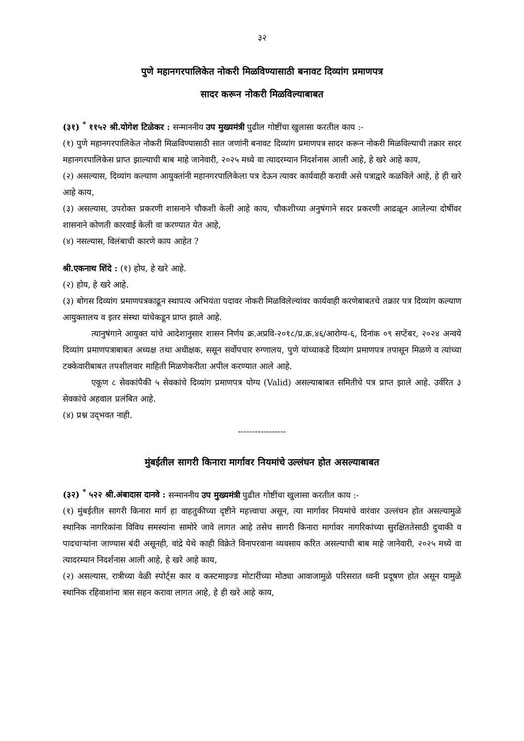३२
पुणे महानगरपालिकेत नोकरी मिळविण्यासाठी बनावट दिव्यांग प्रमाणपत्र
सादर करून नोकरी मिळविल्याबाबत
(३१) <sup>*</sup> ११५२ श्री.योगेश टिळेकर : सन्माननीय उप मुख्यमंत्री पुढील गोष्टींचा खुलासा करतील काय :-
(१) पुणे महानगरपालिकेत नोकरी मिळविण्यासाठी सात जणांनी बनावट दिव्यांग प्रमाणपत्र सादर करून नोकरी मिळविल्याची तक्रार सदर महानगरपालिकेस प्राप्त झाल्याची बाब माहे जानेवारी, २०२५ मध्ये वा त्यादरम्यान निदर्शनास आली आहे, हे खरे आहे काय,
(२) असल्यास, दिव्यांग कल्याण आयुक्तांनी महानगरपालिकेला पत्र देऊन त्यावर कार्यवाही करावी असे पत्राद्वारे कळविले आहे, हे ही खरे आहे काय,
(३) असल्यास, उपरोक्त प्रकरणी शासनाने चौकशी केली आहे काय, चौकशीच्या अनुषंगाने सदर प्रकरणी आढळून आलेल्या दोषींवर शासनाने कोणती कारवाई केली वा करण्यात येत आहे,
(४) नसल्यास, विलंबाची कारणे काय आहेत ?
श्री.एकनाथ शिंदे : (१) होय, हे खरे आहे.
(२) होय, हे खरे आहे.
(३) बोगस दिव्यांग प्रमाणपत्रकाढून स्थापत्य अभियंता पदावर नोकरी मिळविलेल्यांवर कार्यवाही करणेबाबतचे तक्रार पत्र दिव्यांग कल्याण आयुक्तालय व इतर संस्था यांचेकडून प्राप्त झाले आहे.
त्यानुषंगाने आयुक्त यांचे आदेशानुसार शासन निर्णय क्र.अप्रवि-२०१८/प्र.क्र.४६/आरोग्य-६, दिनांक ०९ सप्टेंबर, २०२४ अन्वये दिव्यांग प्रमाणपत्राबाबत अध्यक्ष तथा अधीक्षक, ससून सर्वोपचार रुग्णालय, पुणे यांच्याकडे दिव्यांग प्रमाणपत्र तपासून मिळणे व त्यांच्या टक्केवारीबाबत तपशीलवार माहिती मिळणेकरीता अपील करण्यात आले आहे.
एकूण ८ सेवकांपैकी ५ सेवकांचे दिव्यांग प्रमाणपत्र योग्य (Valid) असल्याबाबत समितीचे पत्र प्राप्त झाले आहे. उर्वरित ३ सेवकांचे अहवाल प्रलंबित आहे.
(४) प्रश्न उद्‌भवत नाही.
-----------------
मुंबईतील सागरी किनारा मार्गावर नियमांचे उल्लंघन होत असल्याबाबत
(३२) <sup>*</sup> ५२२ श्री.अंबादास दानवे : सन्माननीय उप मुख्यमंत्री पुढील गोष्टींचा खुलासा करतील काय :-
(१) मुंबईतील सागरी किनारा मार्ग हा वाहतुकीच्या दृष्टीने महत्त्वाचा असून, त्या मार्गावर नियमांचे वारंवार उल्लंघन होत असल्यामुळे स्थानिक नागरिकांना विविध समस्यांना सामोरे जावे लागत आहे तसेच सागरी किनारा मार्गावर नागरिकांच्या सुरक्षिततेसाठी दुचाकी व पादचाऱ्यांना जाण्यास बंदी असूनही, वांद्रे येथे काही विक्रेते विनापरवाना व्यवसाय करित असल्याची बाब माहे जानेवारी, २०२५ मध्ये वा त्यादरम्यान निदर्शनास आली आहे, हे खरे आहे काय,
(२) असल्यास, रात्रीच्या वेळी स्पोर्ट्स कार व कस्टमाइज्ड मोटारींच्या मोठ्या आवाजामुळे परिसरात ध्वनी प्रदूषण होत असून यामुळे स्थानिक रहिवाशांना त्रास सहन करावा लागत आहे, हे ही खरे आहे काय,